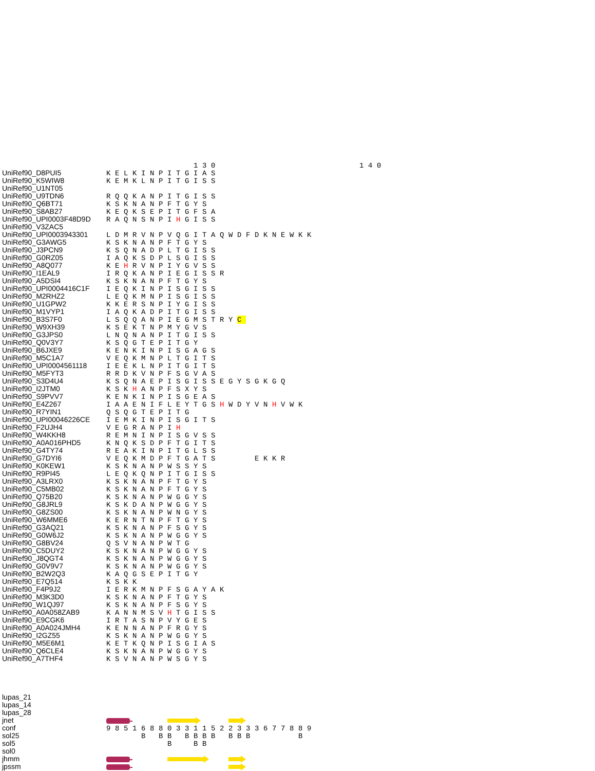130 140
UniRef90_D8PUI5 KELKINPITGIAS
UniRef90_K5WIW8 KEMKLNPITGISS
UniRef90_U1NT05
UniRef90_U9TDN6 RQQKANPITGISS
UniRef90_Q6BT71 KSKNANPFTGYS
UniRef90_S8AB27 KEQKSEPITGFSA
UniRef90_UPI0003F48D9D RAQNSNPIHGISS
UniRef90_V3ZAC5
UniRef90_UPI0003943301 LDMRVNPVQGITAQWDFDKNEWKK
UniRef90_G3AWG5 KSKNANPFTGYS
UniRef90_J3PCN9 KSQNADPLTGISS
UniRef90_G0RZ05 IAQKSDPLSGISS
UniRef90_A8Q077 KEHRVNPIYGVSS
UniRef90_I1EAL9 IRQKANPIEGISSR
UniRef90_A5DSI4 KSKNANPFTGYS
UniRef90_UPI0004416C1F IEQKINPISGISS
UniRef90_M2RHZ2 LEQKMNPISGISS
UniRef90_U1GPW2 KKERSNPIYGISS
UniRef90_M1VYP1 IAQKADPITGISS
UniRef90_B3S7F0 LSQQANPIEGMSTRYC
UniRef90_W9XH39 KSEKTNPMYGVS
UniRef90_G3JPS0 LNQNANPITGISS
UniRef90_Q0V3Y7 KSQGTEPITGY
UniRef90_B6JXE9 KENKINPISGAGS
UniRef90_M5C1A7 VEQKMNPLTGITS
UniRef90_UPI0004561118 IEEKLNPITGITS
UniRef90_M5FYT3 RRDKVNPFSGVAS
UniRef90_S3D4U4 KSQNAEPISGISSEGYSGKGQ
UniRef90_I2JTM0 KSKHANPFSXYS
UniRef90_S9PVV7 KENKINPISGEAS
UniRef90_E4Z267 IAAENIFLEYTGSHWDYVNHVWK
UniRef90_R7YIN1 QSQGTEPITG
UniRef90_UPI00046226CE IEMKINPISGITS
UniRef90_F2UJH4 VEGRANPIH
UniRef90_W4KKH8 REMNINPISGVSS
UniRef90_A0A016PHD5 KNQKSDPFTGITS
UniRef90_G4TY74 REAKINPITGLSS
UniRef90_G7DYI6 VEQKMDPFTGATS EKKR
UniRef90_K0KEW1 KSKNANPWSSYS
UniRef90_R9PI45 LEQKQNPITGISS
UniRef90_A3LRX0 KSKNANPFTGYS
UniRef90_C5MB02 KSKNANPFTGYS
UniRef90_Q75B20 KSKNANPWGGYS
UniRef90_G8JRL9 KSKDANPWGGYS
UniRef90_G8ZS00 KSKNANPWNGYS
UniRef90_W6MME6 KERNTNPFTGYS
UniRef90_G3AQ21 KSKNANPFSGYS
UniRef90_G0W6J2 KSKNANPWGGYS
UniRef90_G8BV24 QSVNANPWTG
UniRef90_C5DUY2 KSKNANPWGGYS
UniRef90_J8QGT4 KSKNANPWGGYS
UniRef90_G0V9V7 KSKNANPWGGYS
UniRef90_B2W2Q3 KAQGSEPITGY
UniRef90_E7Q514 KSKK
UniRef90_F4P9J2 IERKMNPFSGAYAK
UniRef90_M3K3D0 KSKNANPFTGYS
UniRef90_W1QJ97 KSKNANPFSGYS
UniRef90_A0A058ZAB9 KANNMSVHTGISS
UniRef90_E9CGK6 IRTASNPVYGES
UniRef90_A0A024JMH4 KENNANPFRGYS
UniRef90_I2GZ55 KSKNANPWGGYS
UniRef90_M5E6M1 KETKQNPISGIAS
UniRef90_Q6CLE4 KSKNANPWGGYS
UniRef90_A7THF4 KSVNANPWSGYS
lupas_21
lupas_14
lupas_28
jnet
conf 985168803311522333677889
sol25 B BB BBBB BBB B
sol5 B BB
sol0
jhmm
jpssm